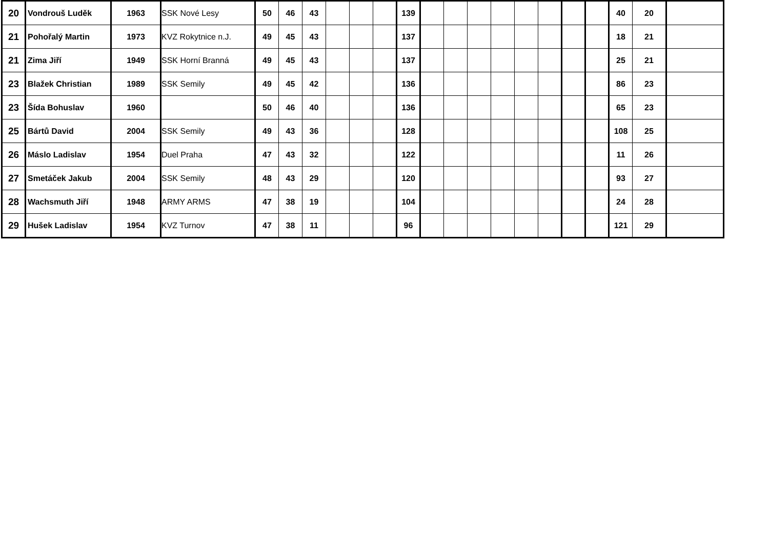| 20 | Vondrouš Luděk | 1963 | SSK Nové Lesy | 50 | 46 | 43 | | | | 139 | | | | | | | | | 40 | 20 | |
| 21 | Pohořalý Martin | 1973 | KVZ Rokytnice n.J. | 49 | 45 | 43 | | | | 137 | | | | | | | | | 18 | 21 | |
| 21 | Zima Jiří | 1949 | SSK Horní Branná | 49 | 45 | 43 | | | | 137 | | | | | | | | | 25 | 21 | |
| 23 | Blažek Christian | 1989 | SSK Semily | 49 | 45 | 42 | | | | 136 | | | | | | | | | 86 | 23 | |
| 23 | Šída Bohuslav | 1960 | | 50 | 46 | 40 | | | | 136 | | | | | | | | | 65 | 23 | |
| 25 | Bártů David | 2004 | SSK Semily | 49 | 43 | 36 | | | | 128 | | | | | | | | | 108 | 25 | |
| 26 | Máslo Ladislav | 1954 | Duel Praha | 47 | 43 | 32 | | | | 122 | | | | | | | | | 11 | 26 | |
| 27 | Smetáček Jakub | 2004 | SSK Semily | 48 | 43 | 29 | | | | 120 | | | | | | | | | 93 | 27 | |
| 28 | Wachsmuth Jiří | 1948 | ARMY ARMS | 47 | 38 | 19 | | | | 104 | | | | | | | | | 24 | 28 | |
| 29 | Hušek Ladislav | 1954 | KVZ Turnov | 47 | 38 | 11 | | | | 96 | | | | | | | | | 121 | 29 | |